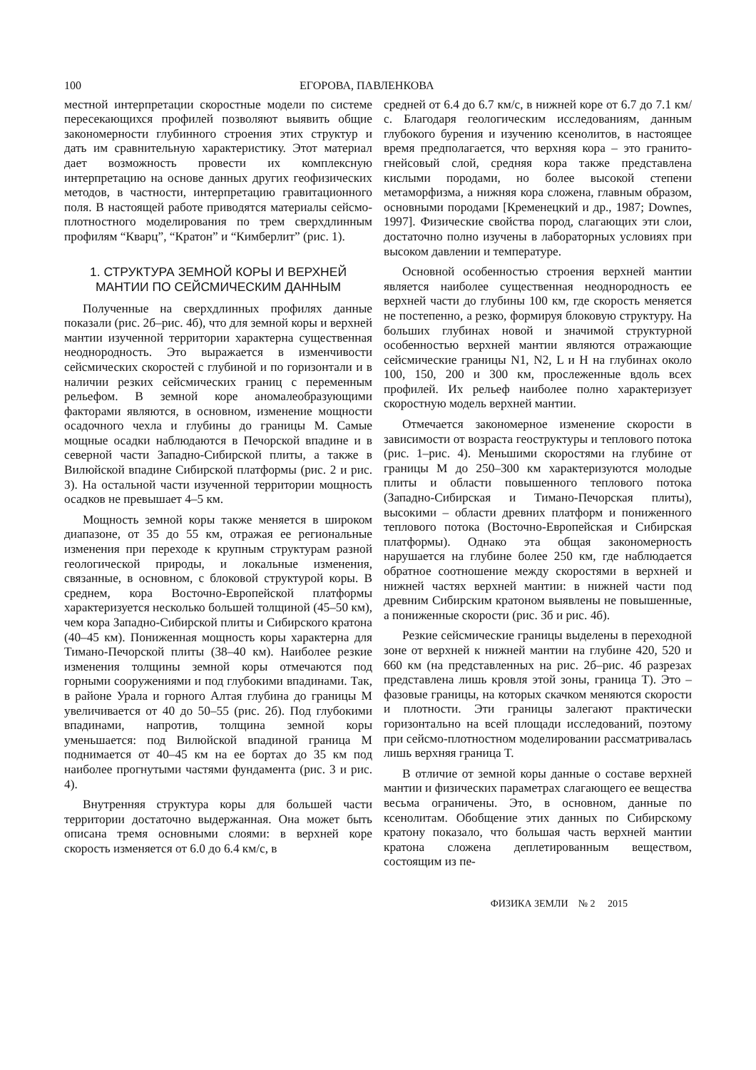100 ЕГОРОВА, ПАВЛЕНКОВА
местной интерпретации скоростные модели по системе пересекающихся профилей позволяют выявить общие закономерности глубинного строения этих структур и дать им сравнительную характеристику. Этот материал дает возможность провести их комплексную интерпретацию на основе данных других геофизических методов, в частности, интерпретацию гравитационного поля. В настоящей работе приводятся материалы сейсмо-плотностного моделирования по трем сверхдлинным профилям “Кварц”, “Кратон” и “Кимберлит” (рис. 1).
1. СТРУКТУРА ЗЕМНОЙ КОРЫ И ВЕРХНЕЙ МАНТИИ ПО СЕЙСМИЧЕСКИМ ДАННЫМ
Полученные на сверхдлинных профилях данные показали (рис. 2б–рис. 4б), что для земной коры и верхней мантии изученной территории характерна существенная неоднородность. Это выражается в изменчивости сейсмических скоростей с глубиной и по горизонтали и в наличии резких сейсмических границ с переменным рельефом. В земной коре аномалеобразующими факторами являются, в основном, изменение мощности осадочного чехла и глубины до границы М. Самые мощные осадки наблюдаются в Печорской впадине и в северной части Западно-Сибирской плиты, а также в Вилюйской впадине Сибирской платформы (рис. 2 и рис. 3). На остальной части изученной территории мощность осадков не превышает 4–5 км.
Мощность земной коры также меняется в широком диапазоне, от 35 до 55 км, отражая ее региональные изменения при переходе к крупным структурам разной геологической природы, и локальные изменения, связанные, в основном, с блоковой структурой коры. В среднем, кора Восточно-Европейской платформы характеризуется несколько большей толщиной (45–50 км), чем кора Западно-Сибирской плиты и Сибирского кратона (40–45 км). Пониженная мощность коры характерна для Тимано-Печорской плиты (38–40 км). Наиболее резкие изменения толщины земной коры отмечаются под горными сооружениями и под глубокими впадинами. Так, в районе Урала и горного Алтая глубина до границы М увеличивается от 40 до 50–55 (рис. 2б). Под глубокими впадинами, напротив, толщина земной коры уменьшается: под Вилюйской впадиной граница М поднимается от 40–45 км на ее бортах до 35 км под наиболее прогнутыми частями фундамента (рис. 3 и рис. 4).
Внутренняя структура коры для большей части территории достаточно выдержанная. Она может быть описана тремя основными слоями: в верхней коре скорость изменяется от 6.0 до 6.4 км/с, в
средней от 6.4 до 6.7 км/с, в нижней коре от 6.7 до 7.1 км/с. Благодаря геологическим исследованиям, данным глубокого бурения и изучению ксенолитов, в настоящее время предполагается, что верхняя кора – это гранито-гнейсовый слой, средняя кора также представлена кислыми породами, но более высокой степени метаморфизма, а нижняя кора сложена, главным образом, основными породами [Кременецкий и др., 1987; Downes, 1997]. Физические свойства пород, слагающих эти слои, достаточно полно изучены в лабораторных условиях при высоком давлении и температуре.
Основной особенностью строения верхней мантии является наиболее существенная неоднородность ее верхней части до глубины 100 км, где скорость меняется не постепенно, а резко, формируя блоковую структуру. На больших глубинах новой и значимой структурной особенностью верхней мантии являются отражающие сейсмические границы N1, N2, L и H на глубинах около 100, 150, 200 и 300 км, прослеженные вдоль всех профилей. Их рельеф наиболее полно характеризует скоростную модель верхней мантии.
Отмечается закономерное изменение скорости в зависимости от возраста геоструктуры и теплового потока (рис. 1–рис. 4). Меньшими скоростями на глубине от границы М до 250–300 км характеризуются молодые плиты и области повышенного теплового потока (Западно-Сибирская и Тимано-Печорская плиты), высокими – области древних платформ и пониженного теплового потока (Восточно-Европейская и Сибирская платформы). Однако эта общая закономерность нарушается на глубине более 250 км, где наблюдается обратное соотношение между скоростями в верхней и нижней частях верхней мантии: в нижней части под древним Сибирским кратоном выявлены не повышенные, а пониженные скорости (рис. 3б и рис. 4б).
Резкие сейсмические границы выделены в переходной зоне от верхней к нижней мантии на глубине 420, 520 и 660 км (на представленных на рис. 2б–рис. 4б разрезах представлена лишь кровля этой зоны, граница T). Это – фазовые границы, на которых скачком меняются скорости и плотности. Эти границы залегают практически горизонтально на всей площади исследований, поэтому при сейсмо-плотностном моделировании рассматривалась лишь верхняя граница T.
В отличие от земной коры данные о составе верхней мантии и физических параметрах слагающего ее вещества весьма ограничены. Это, в основном, данные по ксенолитам. Обобщение этих данных по Сибирскому кратону показало, что большая часть верхней мантии кратона сложена деплетированным веществом, состоящим из пе-
ФИЗИКА ЗЕМЛИ № 2 2015